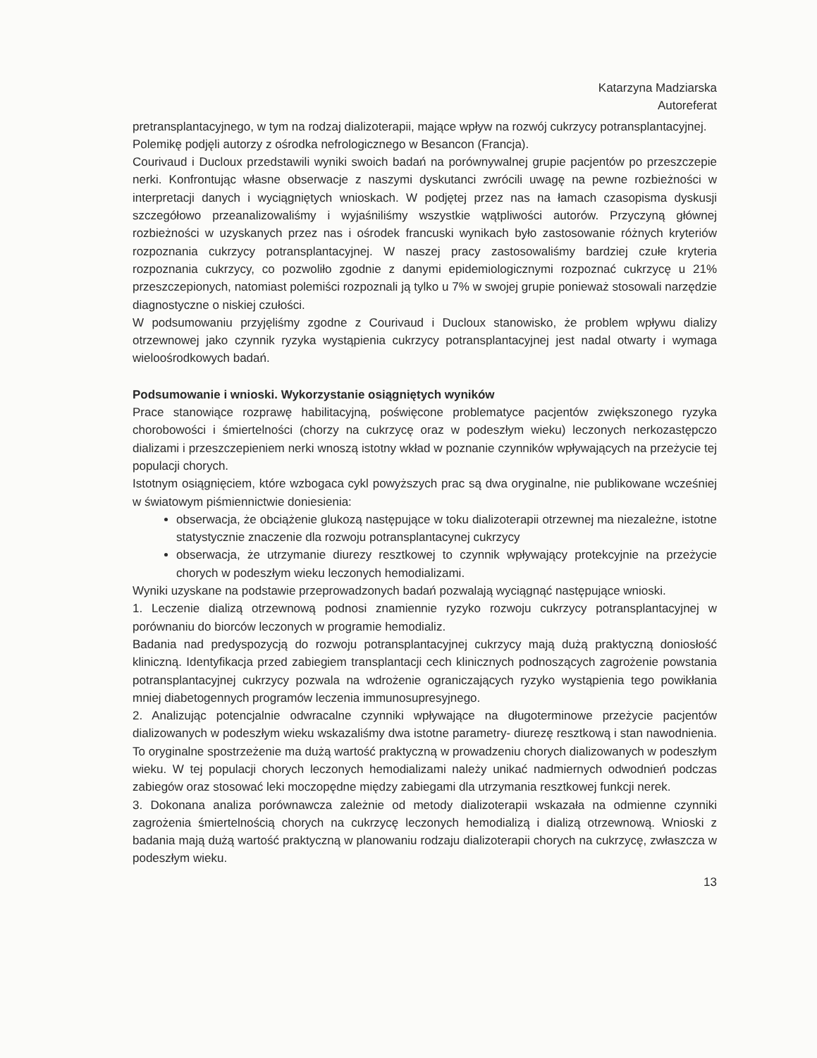Katarzyna Madziarska
Autoreferat
pretransplantacyjnego, w tym na rodzaj dializoterapii, mające wpływ na rozwój cukrzycy potransplantacyjnej.
Polemikę podjęli autorzy z ośrodka nefrologicznego w Besancon (Francja).
Courivaud i Ducloux przedstawili wyniki swoich badań na porównywalnej grupie pacjentów po przeszczepie nerki. Konfrontując własne obserwacje z naszymi dyskutanci zwrócili uwagę na pewne rozbieżności w interpretacji danych i wyciągniętych wnioskach. W podjętej przez nas na łamach czasopisma dyskusji szczegółowo przeanalizowaliśmy i wyjaśniliśmy wszystkie wątpliwości autorów. Przyczyną głównej rozbieżności w uzyskanych przez nas i ośrodek francuski wynikach było zastosowanie różnych kryteriów rozpoznania cukrzycy potransplantacyjnej. W naszej pracy zastosowaliśmy bardziej czułe kryteria rozpoznania cukrzycy, co pozwoliło zgodnie z danymi epidemiologicznymi rozpoznać cukrzycę u 21% przeszczepionych, natomiast polemiści rozpoznali ją tylko u 7% w swojej grupie ponieważ stosowali narzędzie diagnostyczne o niskiej czułości.
W podsumowaniu przyjęliśmy zgodne z Courivaud i Ducloux stanowisko, że problem wpływu dializy otrzewnowej jako czynnik ryzyka wystąpienia cukrzycy potransplantacyjnej jest nadal otwarty i wymaga wieloośrodkowych badań.
Podsumowanie i wnioski. Wykorzystanie osiągniętych wyników
Prace stanowiące rozprawę habilitacyjną, poświęcone problematyce pacjentów zwiększonego ryzyka chorobowości i śmiertelności (chorzy na cukrzycę oraz w podeszłym wieku) leczonych nerkozastępczo dializami i przeszczepieniem nerki wnoszą istotny wkład w poznanie czynników wpływających na przeżycie tej populacji chorych.
Istotnym osiągnięciem, które wzbogaca cykl powyższych prac są dwa oryginalne, nie publikowane wcześniej w światowym piśmiennictwie doniesienia:
obserwacja, że obciążenie glukozą następujące w toku dializoterapii otrzewnej ma niezależne, istotne statystycznie znaczenie dla rozwoju potransplantacynej cukrzycy
obserwacja, że utrzymanie diurezy resztkowej to czynnik wpływający protekcyjnie na przeżycie chorych w podeszłym wieku leczonych hemodializami.
Wyniki uzyskane na podstawie przeprowadzonych badań pozwalają wyciągnąć następujące wnioski.
1. Leczenie dializą otrzewnową podnosi znamiennie ryzyko rozwoju cukrzycy potransplantacyjnej w porównaniu do biorców leczonych w programie hemodializ.
Badania nad predyspozycją do rozwoju potransplantacyjnej cukrzycy mają dużą praktyczną doniosłość kliniczną. Identyfikacja przed zabiegiem transplantacji cech klinicznych podnoszących zagrożenie powstania potransplantacyjnej cukrzycy pozwala na wdrożenie ograniczających ryzyko wystąpienia tego powikłania mniej diabetogennych programów leczenia immunosupresyjnego.
2. Analizując potencjalnie odwracalne czynniki wpływające na długoterminowe przeżycie pacjentów dializowanych w podeszłym wieku wskazaliśmy dwa istotne parametry- diurezę resztkową i stan nawodnienia. To oryginalne spostrzeżenie ma dużą wartość praktyczną w prowadzeniu chorych dializowanych w podeszłym wieku. W tej populacji chorych leczonych hemodializami należy unikać nadmiernych odwodnień podczas zabiegów oraz stosować leki moczopędne między zabiegami dla utrzymania resztkowej funkcji nerek.
3. Dokonana analiza porównawcza zależnie od metody dializoterapii wskazała na odmienne czynniki zagrożenia śmiertelnością chorych na cukrzycę leczonych hemodializą i dializą otrzewnową. Wnioski z badania mają dużą wartość praktyczną w planowaniu rodzaju dializoterapii chorych na cukrzycę, zwłaszcza w podeszłym wieku.
13